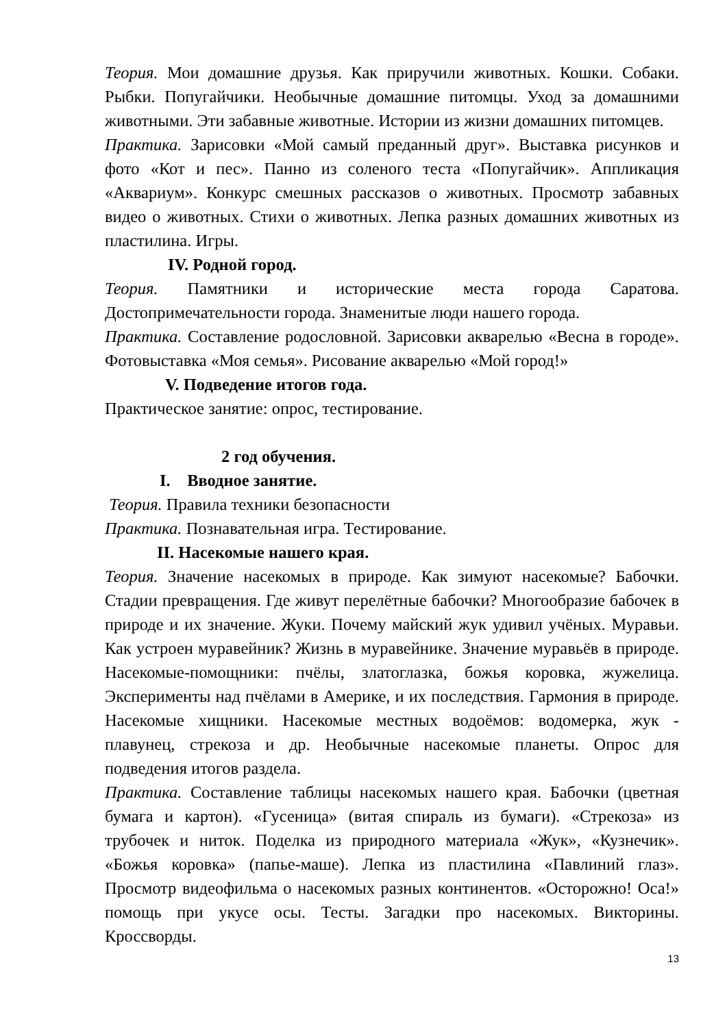Теория. Мои домашние друзья. Как приручили животных. Кошки. Собаки. Рыбки. Попугайчики. Необычные домашние питомцы. Уход за домашними животными. Эти забавные животные. Истории из жизни домашних питомцев.
Практика. Зарисовки «Мой самый преданный друг». Выставка рисунков и фото «Кот и пес». Панно из соленого теста «Попугайчик». Аппликация «Аквариум». Конкурс смешных рассказов о животных. Просмотр забавных видео о животных. Стихи о животных. Лепка разных домашних животных из пластилина. Игры.
IV. Родной город.
Теория. Памятники и исторические места города Саратова. Достопримечательности города. Знаменитые люди нашего города.
Практика. Составление родословной. Зарисовки акварелью «Весна в городе». Фотовыставка «Моя семья». Рисование акварелью «Мой город!»
V. Подведение итогов года.
Практическое занятие: опрос, тестирование.
2 год обучения.
I. Вводное занятие.
Теория. Правила техники безопасности
Практика. Познавательная игра. Тестирование.
II. Насекомые нашего края.
Теория. Значение насекомых в природе. Как зимуют насекомые? Бабочки. Стадии превращения. Где живут перелётные бабочки? Многообразие бабочек в природе и их значение. Жуки. Почему майский жук удивил учёных. Муравьи. Как устроен муравейник? Жизнь в муравейнике. Значение муравьёв в природе. Насекомые-помощники: пчёлы, златоглазка, божья коровка, жужелица. Эксперименты над пчёлами в Америке, и их последствия. Гармония в природе. Насекомые хищники. Насекомые местных водоёмов: водомерка, жук - плавунец, стрекоза и др. Необычные насекомые планеты. Опрос для подведения итогов раздела.
Практика. Составление таблицы насекомых нашего края. Бабочки (цветная бумага и картон). «Гусеница» (витая спираль из бумаги). «Стрекоза» из трубочек и ниток. Поделка из природного материала «Жук», «Кузнечик». «Божья коровка» (папье-маше). Лепка из пластилина «Павлиний глаз». Просмотр видеофильма о насекомых разных континентов. «Осторожно! Оса!» помощь при укусе осы. Тесты. Загадки про насекомых. Викторины. Кроссворды.
13